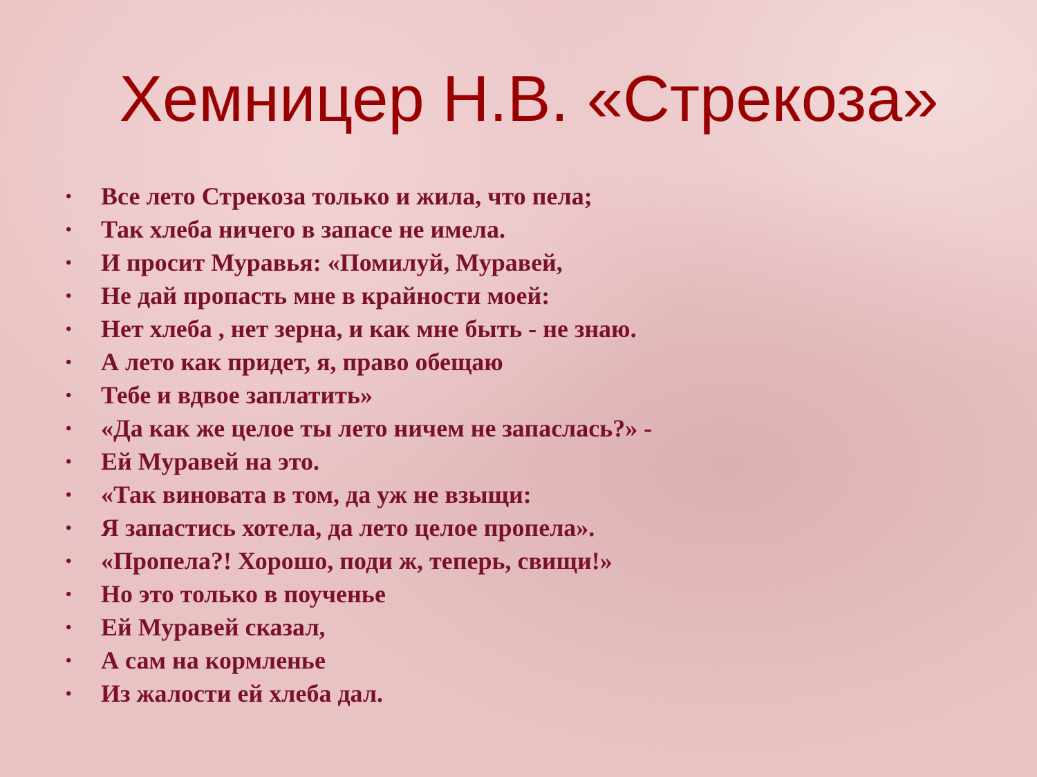Хемницер Н.В. «Стрекоза»
• Все лето Стрекоза только и жила, что пела;
• Так хлеба ничего в запасе не имела.
• И просит Муравья: «Помилуй, Муравей,
• Не дай пропасть мне в крайности моей:
• Нет хлеба , нет зерна, и как мне быть - не знаю.
• А лето как придет, я, право обещаю
• Тебе и вдвое заплатить»
• «Да как же целое ты лето ничем не запаслась?» -
• Ей Муравей на это.
• «Так виновата в том, да уж не взыщи:
• Я запастись хотела, да лето целое пропела».
• «Пропела?! Хорошо, поди ж, теперь, свищи!»
• Но это только в поученье
• Ей Муравей сказал,
• А сам на кормленье
• Из жалости ей хлеба дал.